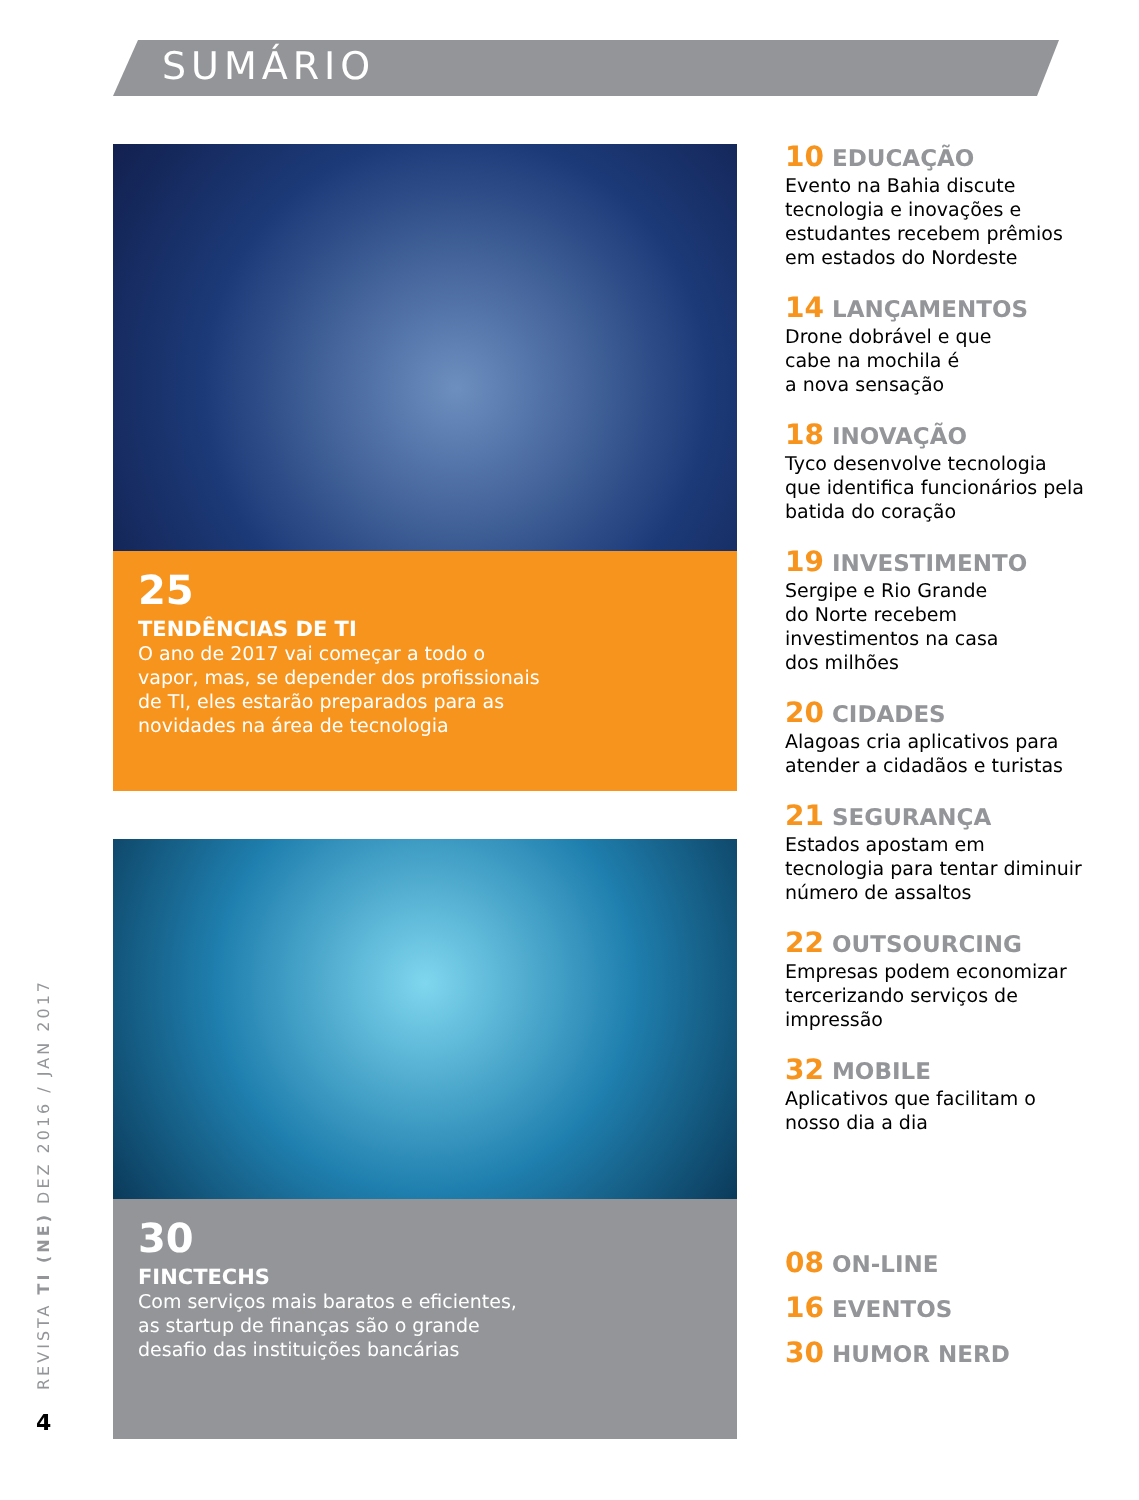SUMÁRIO
25
TENDÊNCIAS DE TI
O ano de 2017 vai começar a todo o
vapor, mas, se depender dos profissionais
de TI, eles estarão preparados para as
novidades na área de tecnologia
30
FINCTECHS
Com serviços mais baratos e eficientes,
as startup de finanças são o grande
desafio das instituições bancárias
10 EDUCAÇÃO
Evento na Bahia discute tecnologia e inovações e estudantes recebem prêmios em estados do Nordeste
14 LANÇAMENTOS
Drone dobrável e que
cabe na mochila é
a nova sensação
18 INOVAÇÃO
Tyco desenvolve tecnologia que identifica funcionários pela batida do coração
19 INVESTIMENTO
Sergipe e Rio Grande
do Norte recebem
investimentos na casa
dos milhões
20 CIDADES
Alagoas cria aplicativos para atender a cidadãos e turistas
21 SEGURANÇA
Estados apostam em tecnologia para tentar diminuir número de assaltos
22 OUTSOURCING
Empresas podem economizar tercerizando serviços de impressão
32 MOBILE
Aplicativos que facilitam o nosso dia a dia
08 ON-LINE
16 EVENTOS
30 HUMOR NERD
REVISTA TI (NE) DEZ 2016 / JAN 2017
4